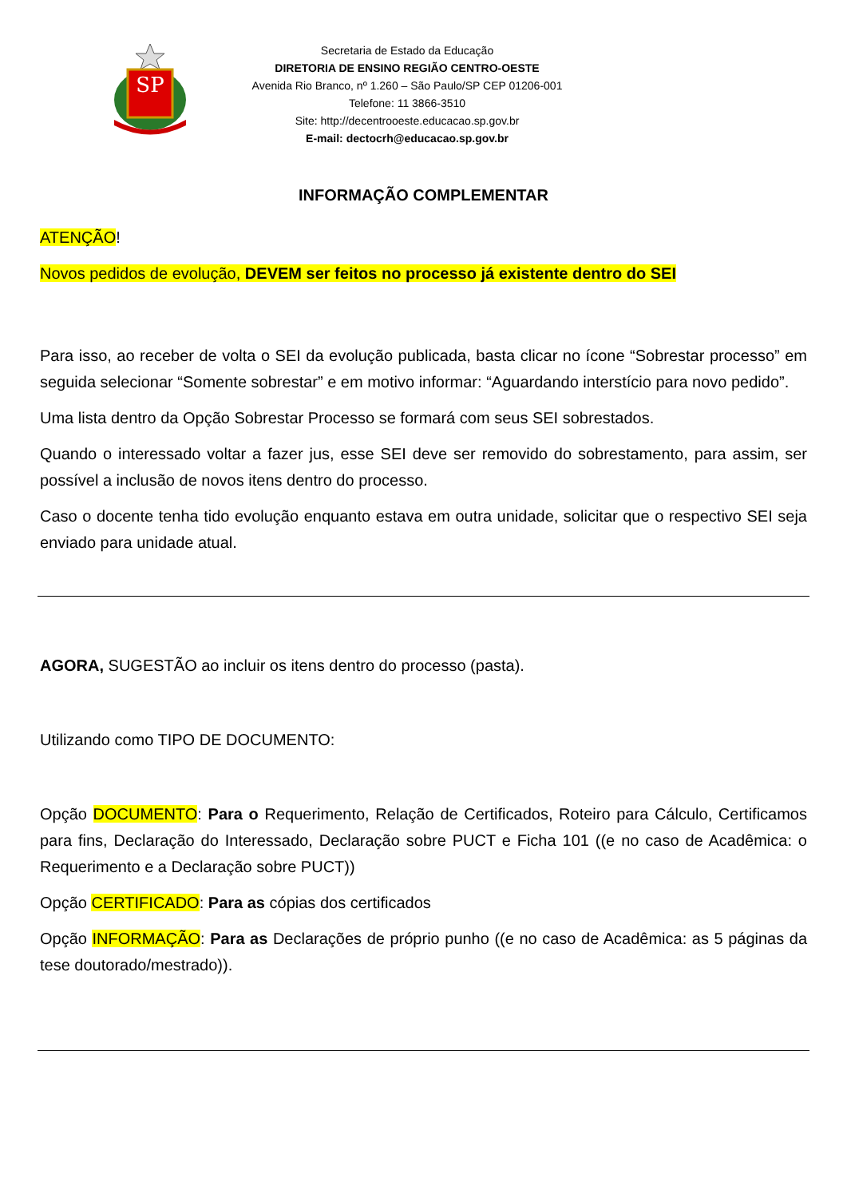SP
Secretaria de Estado da Educação
DIRETORIA DE ENSINO REGIÃO CENTRO-OESTE
Avenida Rio Branco, nº 1.260 – São Paulo/SP CEP 01206-001
Telefone: 11 3866-3510
Site: http://decentrooeste.educacao.sp.gov.br
E-mail: dectocrh@educacao.sp.gov.br
INFORMAÇÃO COMPLEMENTAR
ATENÇÃO!
Novos pedidos de evolução, DEVEM ser feitos no processo já existente dentro do SEI
Para isso, ao receber de volta o SEI da evolução publicada, basta clicar no ícone “Sobrestar processo” em seguida selecionar “Somente sobrestar” e em motivo informar: “Aguardando interstício para novo pedido”.
Uma lista dentro da Opção Sobrestar Processo se formará com seus SEI sobrestados.
Quando o interessado voltar a fazer jus, esse SEI deve ser removido do sobrestamento, para assim, ser possível a inclusão de novos itens dentro do processo.
Caso o docente tenha tido evolução enquanto estava em outra unidade, solicitar que o respectivo SEI seja enviado para unidade atual.
AGORA, SUGESTÃO ao incluir os itens dentro do processo (pasta).
Utilizando como TIPO DE DOCUMENTO:
Opção DOCUMENTO: Para o Requerimento, Relação de Certificados, Roteiro para Cálculo, Certificamos para fins, Declaração do Interessado, Declaração sobre PUCT e Ficha 101 ((e no caso de Acadêmica: o Requerimento e a Declaração sobre PUCT))
Opção CERTIFICADO: Para as cópias dos certificados
Opção INFORMAÇÃO: Para as Declarações de próprio punho ((e no caso de Acadêmica: as 5 páginas da tese doutorado/mestrado)).